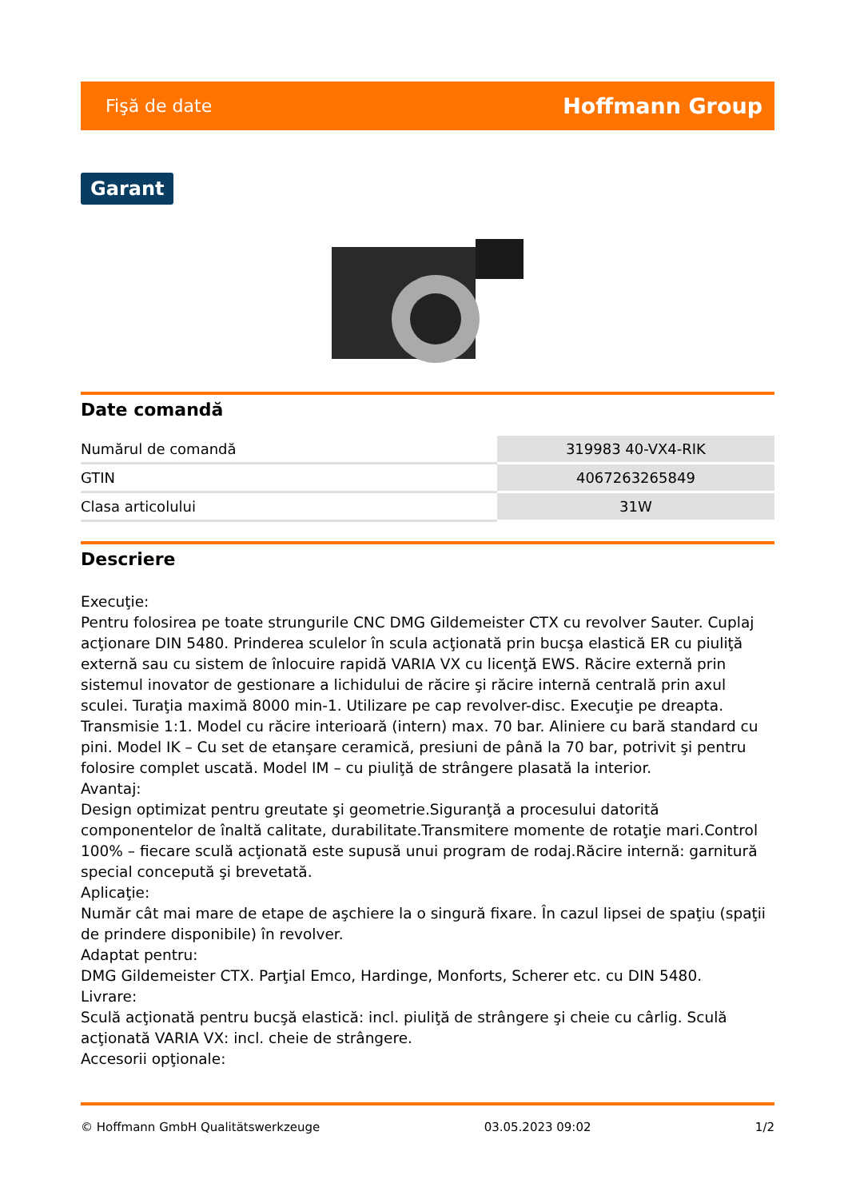Fişă de date Hoffmann Group
Garant
Date comandă
| Numărul de comandă | 319983 40-VX4-RIK |
| GTIN | 4067263265849 |
| Clasa articolului | 31W |
Descriere
Execuţie:
Pentru folosirea pe toate strungurile CNC DMG Gildemeister CTX cu revolver Sauter. Cuplaj acţionare DIN 5480. Prinderea sculelor în scula acţionată prin bucşa elastică ER cu piuliţă externă sau cu sistem de înlocuire rapidă VARIA VX cu licenţă EWS. Răcire externă prin sistemul inovator de gestionare a lichidului de răcire şi răcire internă centrală prin axul sculei. Turaţia maximă 8000 min-1. Utilizare pe cap revolver-disc. Execuţie pe dreapta. Transmisie 1:1. Model cu răcire interioară (intern) max. 70 bar. Aliniere cu bară standard cu pini. Model IK – Cu set de etanşare ceramică, presiuni de până la 70 bar, potrivit şi pentru folosire complet uscată. Model IM – cu piuliţă de strângere plasată la interior.
Avantaj:
Design optimizat pentru greutate şi geometrie.Siguranţă a procesului datorită componentelor de înaltă calitate, durabilitate.Transmitere momente de rotaţie mari.Control 100% – fiecare sculă acţionată este supusă unui program de rodaj.Răcire internă: garnitură special concepută şi brevetată.
Aplicaţie:
Număr cât mai mare de etape de aşchiere la o singură fixare. În cazul lipsei de spaţiu (spaţii de prindere disponibile) în revolver.
Adaptat pentru:
DMG Gildemeister CTX. Parţial Emco, Hardinge, Monforts, Scherer etc. cu DIN 5480.
Livrare:
Sculă acţionată pentru bucşă elastică: incl. piuliţă de strângere şi cheie cu cârlig. Sculă acţionată VARIA VX: incl. cheie de strângere.
Accesorii opţionale:
© Hoffmann GmbH Qualitätswerkzeuge 03.05.2023 09:02 1/2